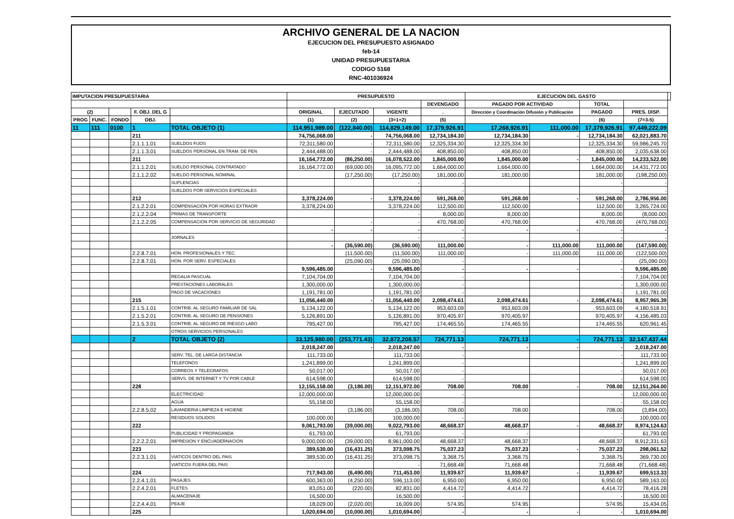ARCHIVO GENERAL DE LA NACION
EJECUCION DEL PRESUPUESTO ASIGNADO
feb-14
UNIDAD PRESUPUESTARIA
CODIGO 5168
RNC-401036924
| IMPUTACION PRESUPUESTARIA | | | | | PRESUPUESTO | | | | EJECUCION DEL GASTO | | | | |
| --- | --- | --- | --- | --- | --- | --- | --- | --- | --- | --- | --- | --- | --- |
| | | | | | | | | DEVENGADO | PAGADO POR ACTIVIDAD | | TOTAL | | |
| (2) | | | F. OBJ. DEL G | | ORIGINAL | EJECUTADO | VIGENTE | . | Dirección y Coordinación Difusión y Publicación | | PAGADO | PRES. DISP. | |
| PROG | FUNC. | FONDO | OBJ. | | (1) | (2) | (3=1+2) | (5) | | | (6) | (7=3-5) | |
| 11 | 111 | 0100 | 1 | TOTAL OBJETO (1) | 114,951,989.00 | (122,840.00) | 114,829,149.00 | 17,379,926.91 | 17,268,926.91 | 111,000.00 | 17,379,926.91 | 97,449,222.09 | |
| | | | 211 | | 74,756,068.00 | - | 74,756,068.00 | 12,734,184.30 | 12,734,184.30 | - | 12,734,184.30 | 62,021,883.70 | |
| | | | 2.1.1.1.01 | SUELDOS FIJOS | 72,311,580.00 | - | 72,311,580.00 | 12,325,334.30 | 12,325,334.30 | | 12,325,334.30 | 59,986,245.70 | |
| | | | 2.1.1.3.01 | SUELDOS PERSONAL EN TRAM. DE PEN | 2,444,488.00 | - | 2,444,488.00 | 408,850.00 | 408,850.00 | | 408,850.00 | 2,035,638.00 | |
| | | | 211 | | 16,164,772.00 | (86,250.00) | 16,078,522.00 | 1,845,000.00 | 1,845,000.00 | - | 1,845,000.00 | 14,233,522.00 | |
| | | | 2.1.1.2.01 | SUELDO PERSONAL CONTRATADO | 16,164,772.00 | (69,000.00) | 16,095,772.00 | 1,664,000.00 | 1,664,000.00 | | 1,664,000.00 | 14,431,772.00 | |
| | | | 2.1.1.2.02 | SUELDO PERSONAL NOMINAL | | (17,250.00) | (17,250.00) | 181,000.00 | 181,000.00 | | 181,000.00 | (198,250.00) | |
| | | | | SUPLENCIAS | | | - | - | | | - | - | |
| | | | | SUELDOS POR SERVICIOS ESPECIALES | | | - | - | | | - | - | |
| | | | 212 | | 3,378,224.00 | - | 3,378,224.00 | 591,268.00 | 591,268.00 | - | 591,268.00 | 2,786,956.00 | |
| | | | 2.1.2.2.01 | COMPENSACION POR HORAS EXTRAOR | 3,378,224.00 | | 3,378,224.00 | 112,500.00 | 112,500.00 | | 112,500.00 | 3,265,724.00 | |
| | | | 2.1.2.2.04 | PRIMAS DE TRANSPORTE | | | - | 8,000.00 | 8,000.00 | | 8,000.00 | (8,000.00) | |
| | | | 2.1.2.2.05 | COMPENSACION POR SERVICIO DE SEGURIDAD | | - | - | 470,768.00 | 470,768.00 | | 470,768.00 | (470,768.00) | |
| | | | | | - | - | - | - | - | - | - | - | |
| | | | | JORNALES | | | - | - | | | - | - | |
| | | | | | - | (36,590.00) | (36,590.00) | 111,000.00 | - | 111,000.00 | 111,000.00 | (147,590.00) | |
| | | | 2.2.8.7.01 | HON. PROFESIONALES Y TEC. | | (11,500.00) | (11,500.00) | 111,000.00 | - | 111,000.00 | 111,000.00 | (122,500.00) | |
| | | | 2.2.8.7.01 | HON. POR SERV. ESPECIALES | | (25,090.00) | (25,090.00) | - | | | - | (25,090.00) | |
| | | | | | 9,596,485.00 | - | 9,596,485.00 | - | - | - | - | 9,596,485.00 | |
| | | | | REGALIA PASCUAL | 7,104,704.00 | | 7,104,704.00 | - | | | - | 7,104,704.00 | |
| | | | | PRESTACIONES LABORALES | 1,300,000.00 | | 1,300,000.00 | - | | | - | 1,300,000.00 | |
| | | | | PAGO DE VACACIONES | 1,191,781.00 | | 1,191,781.00 | - | | | - | 1,191,781.00 | |
| | | | 215 | | 11,056,440.00 | - | 11,056,440.00 | 2,098,474.61 | 2,098,474.61 | - | 2,098,474.61 | 8,957,965.39 | |
| | | | 2.1.5.1.01 | CONTRIB. AL SEGURO FAMILIAR DE SAL | 5,134,122.00 | | 5,134,122.00 | 953,603.09 | 953,603.09 | | 953,603.09 | 4,180,518.91 | |
| | | | 2.1.5.2.01 | CONTRIB. AL SEGURO DE PENSIONES | 5,126,891.00 | | 5,126,891.00 | 970,405.97 | 970,405.97 | | 970,405.97 | 4,156,485.03 | |
| | | | 2.1.5.3.01 | CONTRIB. AL SEGURO DE RIESGO LABO | 795,427.00 | | 795,427.00 | 174,465.55 | 174,465.55 | | 174,465.55 | 620,961.45 | |
| | | | | OTROS SERVICIOS PERSONALES | | | - | - | | | - | - | |
| | | | 2 | TOTAL OBJETO (2) | 33,125,980.00 | (253,771.43) | 32,872,208.57 | 724,771.13 | 724,771.13 | - | 724,771.13 | 32,147,437.44 | |
| | | | | | 2,018,247.00 | - | 2,018,247.00 | - | - | - | - | 2,018,247.00 | |
| | | | | SERV. TEL. DE LARGA DISTANCIA | 111,733.00 | | 111,733.00 | - | | | - | 111,733.00 | |
| | | | | TELEFONOS | 1,241,899.00 | | 1,241,899.00 | - | | | - | 1,241,899.00 | |
| | | | | CORREOS Y TELEGRAFOS | 50,017.00 | | 50,017.00 | - | | | - | 50,017.00 | |
| | | | | SERVS. DE INTERNET Y TV POR CABLE | 614,598.00 | | 614,598.00 | - | | | - | 614,598.00 | |
| | | | 228 | | 12,155,158.00 | (3,186.00) | 12,151,972.00 | 708.00 | 708.00 | - | 708.00 | 12,151,264.00 | |
| | | | | ELECTRICIDAD | 12,000,000.00 | | 12,000,000.00 | - | | | - | 12,000,000.00 | |
| | | | | AGUA | 55,158.00 | | 55,158.00 | - | | | - | 55,158.00 | |
| | | | 2.2.8.5.02 | LAVANDERIA LIMPIEZA E HIGIENE | | (3,186.00) | (3,186.00) | 708.00 | 708.00 | | 708.00 | (3,894.00) | |
| | | | | RESIDUOS SOLIDOS | 100,000.00 | | 100,000.00 | - | | | - | 100,000.00 | |
| | | | 222 | | 9,061,793.00 | (39,000.00) | 9,022,793.00 | 48,668.37 | 48,668.37 | - | 48,668.37 | 8,974,124.63 | |
| | | | | PUBLICIDAD Y PROPAGANDA | 61,793.00 | | 61,793.00 | - | - | | - | 61,793.00 | |
| | | | 2.2.2.2.01 | IMPRESION Y ENCUADERNACION | 9,000,000.00 | (39,000.00) | 8,961,000.00 | 48,668.37 | 48,668.37 | | 48,668.37 | 8,912,331.63 | |
| | | | 223 | | 389,530.00 | (16,431.25) | 373,098.75 | 75,037.23 | 75,037.23 | - | 75,037.23 | 298,061.52 | |
| | | | 2.2.3.1.01 | VIATICOS DENTRO DEL PAIS | 389,530.00 | (16,431.25) | 373,098.75 | 3,368.75 | 3,368.75 | | 3,368.75 | 369,730.00 | |
| | | | | VIATICOS FUERA DEL PAIS | | | - | 71,668.48 | 71,668.48 | | 71,668.48 | (71,668.48) | |
| | | | 224 | | 717,943.00 | (6,490.00) | 711,453.00 | 11,939.67 | 11,939.67 | - | 11,939.67 | 699,513.33 | |
| | | | 2.2.4.1.01 | PASAJES | 600,363.00 | (4,250.00) | 596,113.00 | 6,950.00 | 6,950.00 | | 6,950.00 | 589,163.00 | |
| | | | 2.2.4.2.01 | FLETES | 83,051.00 | (220.00) | 82,831.00 | 4,414.72 | 4,414.72 | | 4,414.72 | 78,416.28 | |
| | | | | ALMACENAJE | 16,500.00 | | 16,500.00 | - | | | - | 16,500.00 | |
| | | | 2.2.4.4.01 | PEAJE | 18,029.00 | (2,020.00) | 16,009.00 | 574.95 | 574.95 | | 574.95 | 15,434.05 | |
| | | | 225 | | 1,020,694.00 | (10,000.00) | 1,010,694.00 | - | - | - | - | 1,010,694.00 | |